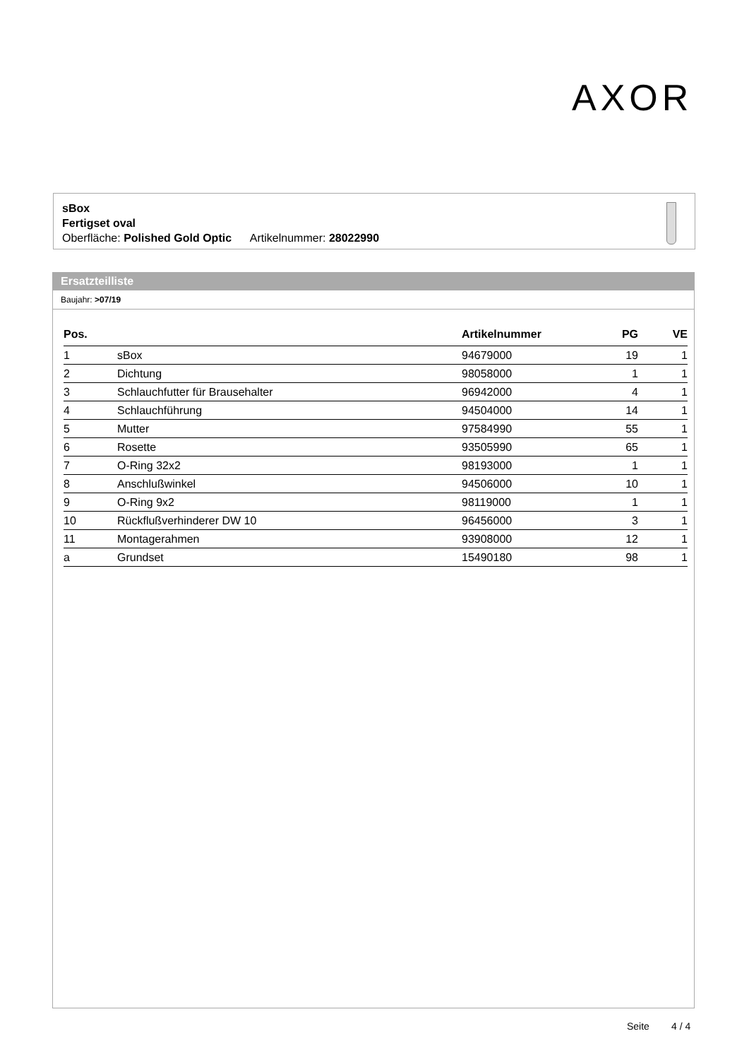AXOR
sBox
Fertigset oval
Oberfläche: Polished Gold Optic Artikelnummer: 28022990
Ersatzteilliste
Baujahr: >07/19
| Pos. | | Artikelnummer | PG | VE |
| --- | --- | --- | --- | --- |
| 1 | sBox | 94679000 | 19 | 1 |
| 2 | Dichtung | 98058000 | 1 | 1 |
| 3 | Schlauchfutter für Brausehalter | 96942000 | 4 | 1 |
| 4 | Schlauchführung | 94504000 | 14 | 1 |
| 5 | Mutter | 97584990 | 55 | 1 |
| 6 | Rosette | 93505990 | 65 | 1 |
| 7 | O-Ring 32x2 | 98193000 | 1 | 1 |
| 8 | Anschlußwinkel | 94506000 | 10 | 1 |
| 9 | O-Ring 9x2 | 98119000 | 1 | 1 |
| 10 | Rückflußverhinderer DW 10 | 96456000 | 3 | 1 |
| 11 | Montagerahmen | 93908000 | 12 | 1 |
| a | Grundset | 15490180 | 98 | 1 |
Seite 4 / 4